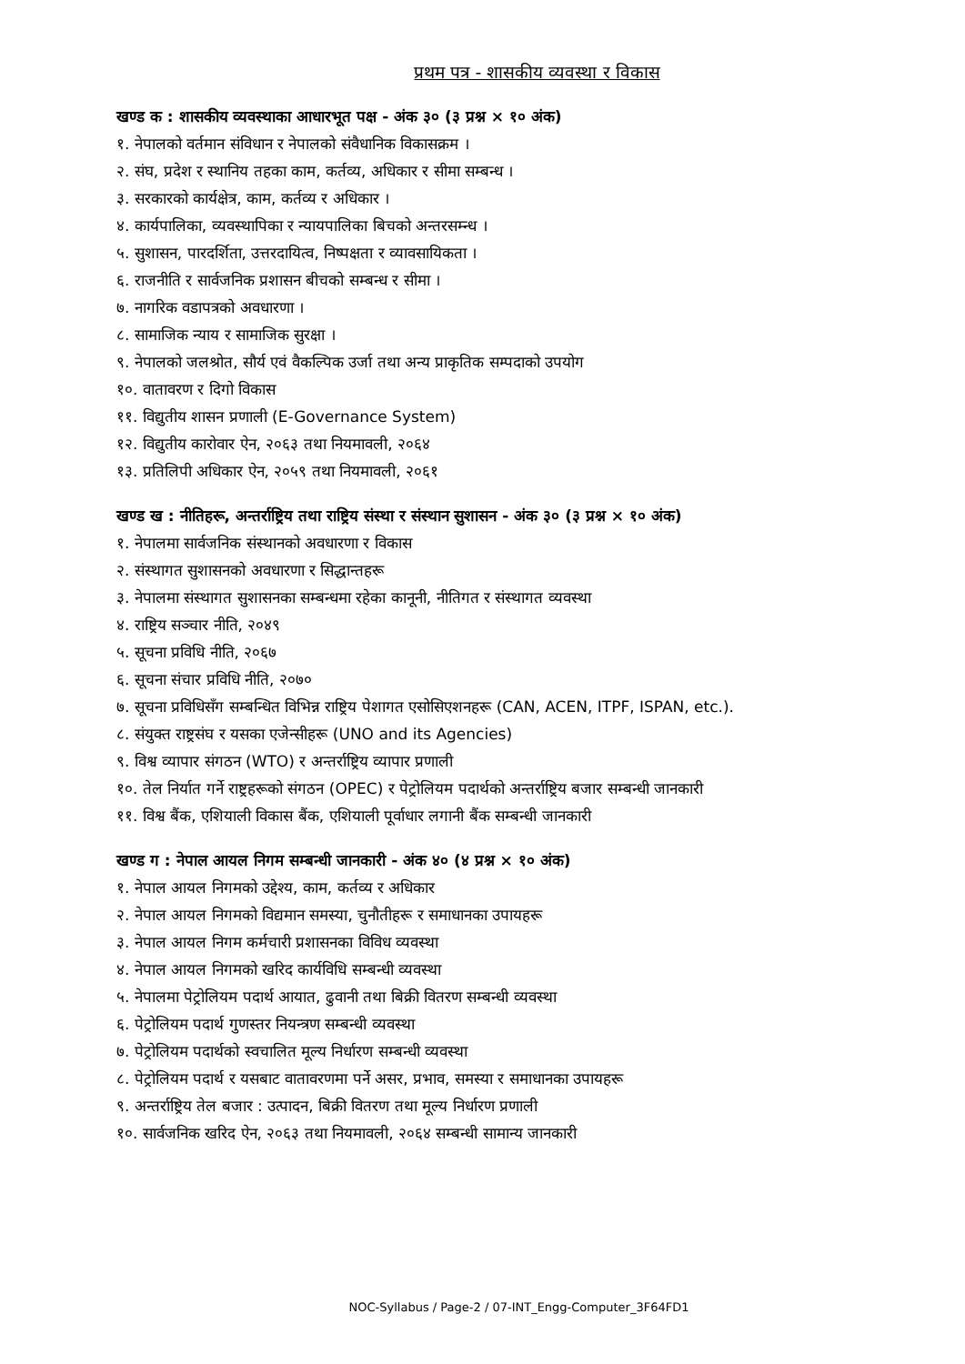प्रथम पत्र - शासकीय व्यवस्था र विकास
खण्ड क : शासकीय व्यवस्थाका आधारभूत पक्ष - अंक ३० (३ प्रश्न × १० अंक)
१. नेपालको वर्तमान संविधान र नेपालको संवैधानिक विकासक्रम ।
२. संघ, प्रदेश र स्थानिय तहका काम, कर्तव्य, अधिकार र सीमा सम्बन्ध ।
३. सरकारको कार्यक्षेत्र, काम, कर्तव्य र अधिकार ।
४. कार्यपालिका, व्यवस्थापिका र न्यायपालिका बिचको अन्तरसम्न्ध ।
५. सुशासन, पारदर्शिता, उत्तरदायित्व, निष्पक्षता र व्यावसायिकता ।
६. राजनीति र सार्वजनिक प्रशासन बीचको सम्बन्ध र सीमा ।
७. नागरिक वडापत्रको अवधारणा ।
८. सामाजिक न्याय र सामाजिक सुरक्षा ।
९. नेपालको जलश्रोत, सौर्य एवं वैकल्पिक उर्जा तथा अन्य प्राकृतिक सम्पदाको उपयोग
१०. वातावरण र दिगो विकास
११. विद्युतीय शासन प्रणाली (E-Governance System)
१२. विद्युतीय कारोवार ऐन, २०६३ तथा नियमावली, २०६४
१३. प्रतिलिपी अधिकार ऐन, २०५९ तथा नियमावली, २०६१
खण्ड ख : नीतिहरू, अन्तर्राष्ट्रिय तथा राष्ट्रिय संस्था र संस्थान सुशासन - अंक ३० (३ प्रश्न × १० अंक)
१. नेपालमा सार्वजनिक संस्थानको अवधारणा र विकास
२. संस्थागत सुशासनको अवधारणा र सिद्धान्तहरू
३. नेपालमा संस्थागत सुशासनका सम्बन्धमा रहेका कानूनी, नीतिगत र संस्थागत व्यवस्था
४. राष्ट्रिय सञ्चार नीति, २०४९
५. सूचना प्रविधि नीति, २०६७
६. सूचना संचार प्रविधि नीति, २०७०
७. सूचना प्रविधिसँग सम्बन्धित विभिन्न राष्ट्रिय पेशागत एसोसिएशनहरू (CAN, ACEN, ITPF, ISPAN, etc.).
८. संयुक्त राष्ट्रसंघ र यसका एजेन्सीहरू (UNO and its Agencies)
९. विश्व व्यापार संगठन (WTO) र अन्तर्राष्ट्रिय व्यापार प्रणाली
१०. तेल निर्यात गर्ने राष्ट्रहरूको संगठन (OPEC) र पेट्रोलियम पदार्थको अन्तर्राष्ट्रिय बजार सम्बन्धी जानकारी
११. विश्व बैंक, एशियाली विकास बैंक, एशियाली पूर्वाधार लगानी बैंक सम्बन्धी जानकारी
खण्ड ग : नेपाल आयल निगम सम्बन्धी जानकारी - अंक ४० (४ प्रश्न × १० अंक)
१. नेपाल आयल निगमको उद्देश्य, काम, कर्तव्य र अधिकार
२. नेपाल आयल निगमको विद्यमान समस्या, चुनौतीहरू र समाधानका उपायहरू
३. नेपाल आयल निगम कर्मचारी प्रशासनका विविध व्यवस्था
४. नेपाल आयल निगमको खरिद कार्यविधि सम्बन्धी व्यवस्था
५. नेपालमा पेट्रोलियम पदार्थ आयात, ढुवानी तथा बिक्री वितरण सम्बन्धी व्यवस्था
६. पेट्रोलियम पदार्थ गुणस्तर नियन्त्रण सम्बन्धी व्यवस्था
७. पेट्रोलियम पदार्थको स्वचालित मूल्य निर्धारण सम्बन्धी व्यवस्था
८. पेट्रोलियम पदार्थ र यसबाट वातावरणमा पर्ने असर, प्रभाव, समस्या र समाधानका उपायहरू
९. अन्तर्राष्ट्रिय तेल बजार : उत्पादन, बिक्री वितरण तथा मूल्य निर्धारण प्रणाली
१०. सार्वजनिक खरिद ऐन, २०६३ तथा नियमावली, २०६४ सम्बन्धी सामान्य जानकारी
NOC-Syllabus / Page-2 / 07-INT_Engg-Computer_3F64FD1